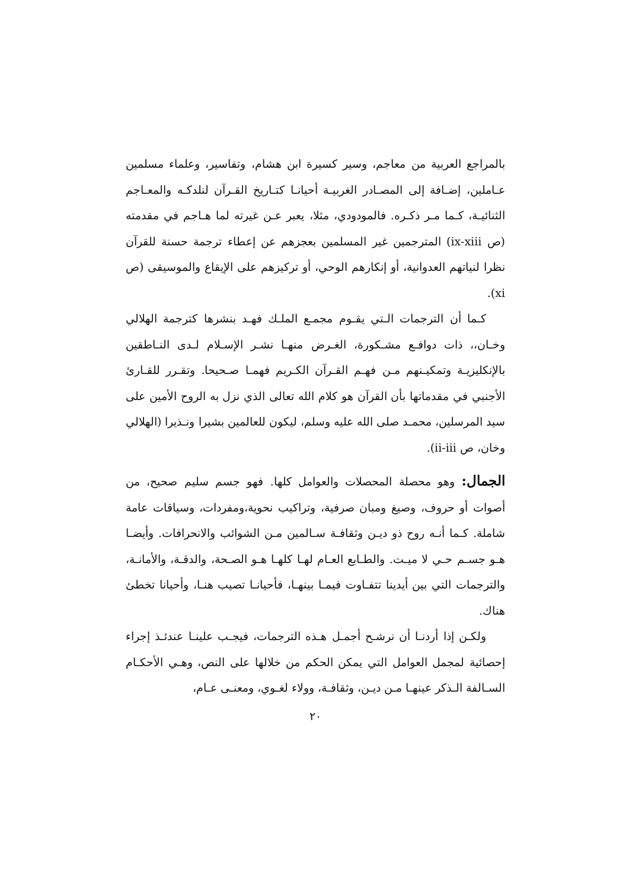بالمراجع العربية من معاجم، وسير كسيرة ابن هشام، وتفاسير، وعلماء مسلمين عـاملين، إضـافة إلى المصـادر الغربيـة أحيانـا كتـاريخ القـرآن لنلدكـه والمعـاجم الثنائيـة، كـما مـر ذكـره. فالمودودي، مثلا، يعبر عـن غيرته لما هـاجم في مقدمته (ص ix-xiii) المترجمين غير المسلمين بعجزهم عن إعطاء ترجمة حسنة للقرآن نظرا لنياتهم العدوانية، أو إنكارهم الوحي، أو تركيزهم على الإيقاع والموسيقى (ص xi).
كـما أن الترجمات الـتي يقـوم مجمـع الملـك فهـد بنشرها كترجمة الهلالي وخـان،، ذات دوافـع مشـكورة، الغـرض منهـا نشـر الإسـلام لـدى النـاطقين بالإنكليزيـة وتمكيـنهم مـن فهـم القـرآن الكـريم فهمـا صـحيحا. وتقـرر للقـارئ الأجنبي في مقدماتها بأن القرآن هو كلام الله تعالى الذي نزل به الروح الأمين على سيد المرسلين، محمـد صلى الله عليه وسلم، ليكون للعالمين بشيرا ونـذيرا (الهلالي وخان، ص ii-iii).
الجمال: وهو محصلة المحصلات والعوامل كلها. فهو جسم سليم صحيح، من أصوات أو حروف، وصيغ ومبان صرفية، وتراكيب نحوية،ومفردات، وسياقات عامة شاملة. كـما أنـه روح ذو ديـن وثقافـة سـالمين مـن الشوائب والانحرافات. وأيضـا هـو جسـم حـي لا ميـت. والطـابع العـام لهـا كلهـا هـو الصـحة، والدقـة، والأمانـة، والترجمات التي بين أيدينا تتفـاوت فيمـا بينهـا، فأحيانـا تصيب هنـا، وأحيانا تخطئ هناك.
ولكـن إذا أردنـا أن نرشـح أجمـل هـذه الترجمات، فيجـب علينـا عندئـذ إجراء إحصائية لمجمل العوامل التي يمكن الحكم من خلالها على النص، وهـي الأحكـام السـالفة الـذكر عينهـا مـن ديـن، وثقافـة، وولاء لغـوي، ومعنـى عـام،
٢٠